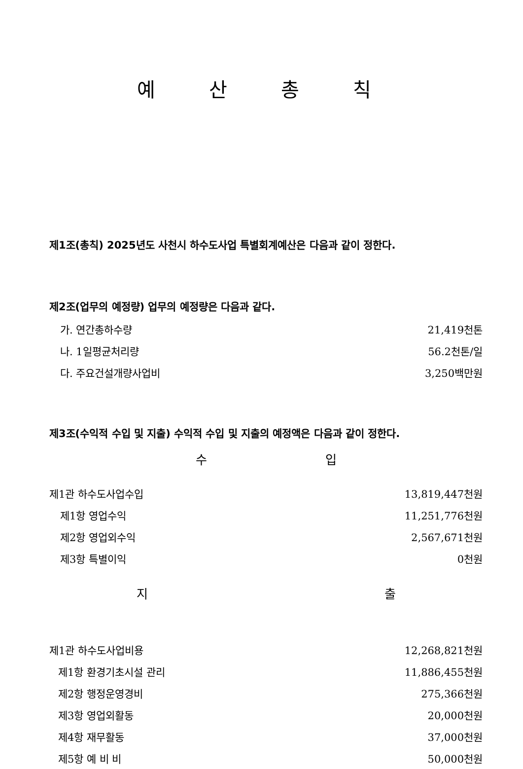예 산 총 칙
제1조(총칙) 2025년도 사천시 하수도사업 특별회계예산은 다음과 같이 정한다.
제2조(업무의 예정량) 업무의 예정량은 다음과 같다.
| 가. 연간총하수량 | 21,419천톤 |
| 나. 1일평균처리량 | 56.2천톤/일 |
| 다. 주요건설개량사업비 | 3,250백만원 |
제3조(수익적 수입 및 지출) 수익적 수입 및 지출의 예정액은 다음과 같이 정한다.
수 입
| 제1관 하수도사업수입 | 13,819,447천원 |
| 제1항 영업수익 | 11,251,776천원 |
| 제2항 영업외수익 | 2,567,671천원 |
| 제3항 특별이익 | 0천원 |
지 출
| 제1관 하수도사업비용 | 12,268,821천원 |
| 제1항 환경기초시설 관리 | 11,886,455천원 |
| 제2항 행정운영경비 | 275,366천원 |
| 제3항 영업외활동 | 20,000천원 |
| 제4항 재무활동 | 37,000천원 |
| 제5항 예 비 비 | 50,000천원 |